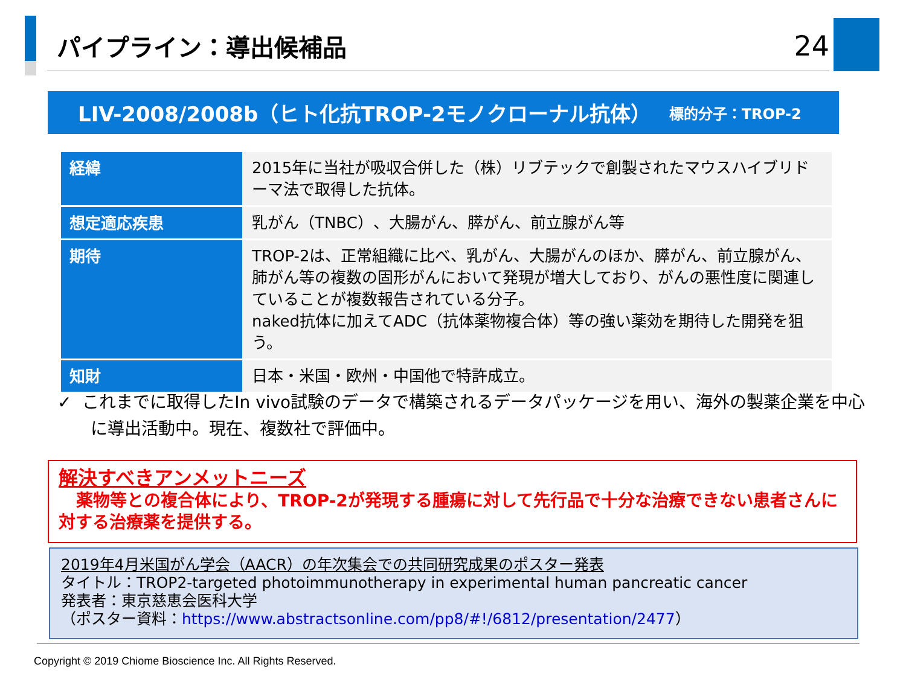パイプライン：導出候補品
24
LIV-2008/2008b（ヒト化抗TROP-2モノクローナル抗体） 標的分子：TROP-2
| 経緯 | 2015年に当社が吸収合併した（株）リブテックで創製されたマウスハイブリドーマ法で取得した抗体。 |
| 想定適応疾患 | 乳がん（TNBC）、大腸がん、膵がん、前立腺がん等 |
| 期待 | TROP-2は、正常組織に比べ、乳がん、大腸がんのほか、膵がん、前立腺がん、肺がん等の複数の固形がんにおいて発現が増大しており、がんの悪性度に関連していることが複数報告されている分子。 naked抗体に加えてADC（抗体薬物複合体）等の強い薬効を期待した開発を狙う。 |
| 知財 | 日本・米国・欧州・中国他で特許成立。 |
✓ これまでに取得したIn vivo試験のデータで構築されるデータパッケージを用い、海外の製薬企業を中心に導出活動中。現在、複数社で評価中。
解決すべきアンメットニーズ
薬物等との複合体により、TROP-2が発現する腫瘍に対して先行品で十分な治療できない患者さんに対する治療薬を提供する。
2019年4月米国がん学会（AACR）の年次集会での共同研究成果のポスター発表
タイトル：TROP2-targeted photoimmunotherapy in experimental human pancreatic cancer
発表者：東京慈恵会医科大学
（ポスター資料：https://www.abstractsonline.com/pp8/#!/6812/presentation/2477）
Copyright © 2019 Chiome Bioscience Inc. All Rights Reserved.